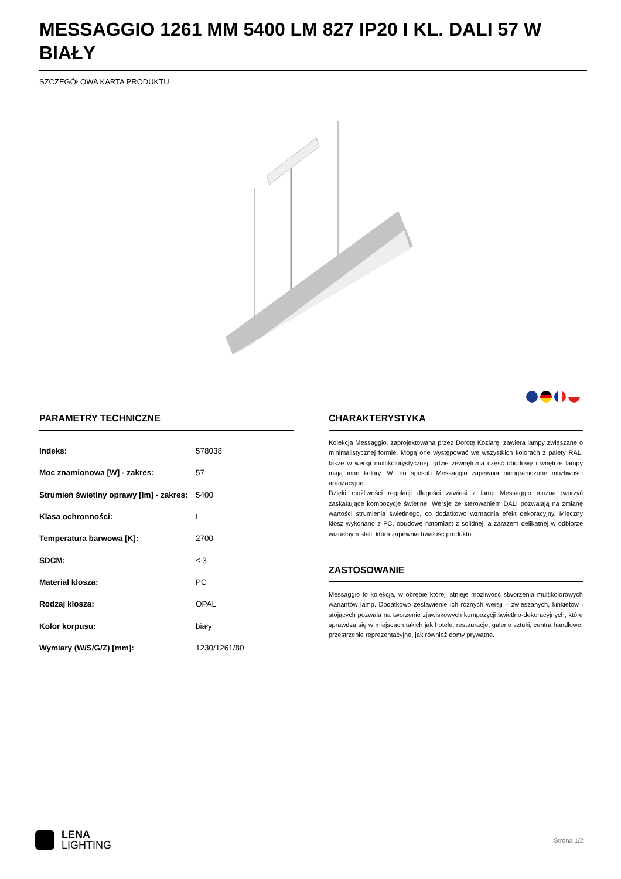MESSAGGIO 1261 MM 5400 LM 827 IP20 I KL. DALI 57 W BIAŁY
SZCZEGÓŁOWA KARTA PRODUKTU
PARAMETRY TECHNICZNE
| Indeks: | 578038 |
| Moc znamionowa [W] - zakres: | 57 |
| Strumień świetlny oprawy [lm] - zakres: | 5400 |
| Klasa ochronności: | I |
| Temperatura barwowa [K]: | 2700 |
| SDCM: | ≤ 3 |
| Materiał klosza: | PC |
| Rodzaj klosza: | OPAL |
| Kolor korpusu: | biały |
| Wymiary (W/S/G/Z) [mm]: | 1230/1261/80 |
CHARAKTERYSTYKA
Kolekcja Messaggio, zaprojektowana przez Dorotę Koziarę, zawiera lampy zwieszane o minimalistycznej formie. Mogą one występować we wszystkich kolorach z palety RAL, także w wersji multikolorystycznej, gdzie zewnętrzna część obudowy i wnętrze lampy mają inne kolory. W ten sposób Messaggio zapewnia nieograniczone możliwości aranżacyjne.
Dzięki możliwości regulacji długości zawiesi z lamp Messaggio można tworzyć zaskakujące kompozycje świetlne. Wersje ze sterowaniem DALI pozwalają na zmianę wartości strumienia świetlnego, co dodatkowo wzmacnia efekt dekoracyjny. Mleczny klosz wykonano z PC, obudowę natomiast z solidnej, a zarazem delikatnej w odbiorze wizualnym stali, która zapewnia trwałość produktu.
ZASTOSOWANIE
Messaggio to kolekcja, w obrębie której istnieje możliwość stworzenia multikolorowych wariantów lamp. Dodatkowo zestawienie ich różnych wersji – zwieszanych, kinkietów i stojących pozwala na tworzenie zjawiskowych kompozycji świetlno-dekoracyjnych, które sprawdzą się w miejscach takich jak hotele, restauracje, galerie sztuki, centra handlowe, przestrzenie reprezentacyjne, jak również domy prywatne.
LENA
LIGHTING
Strona 1/2